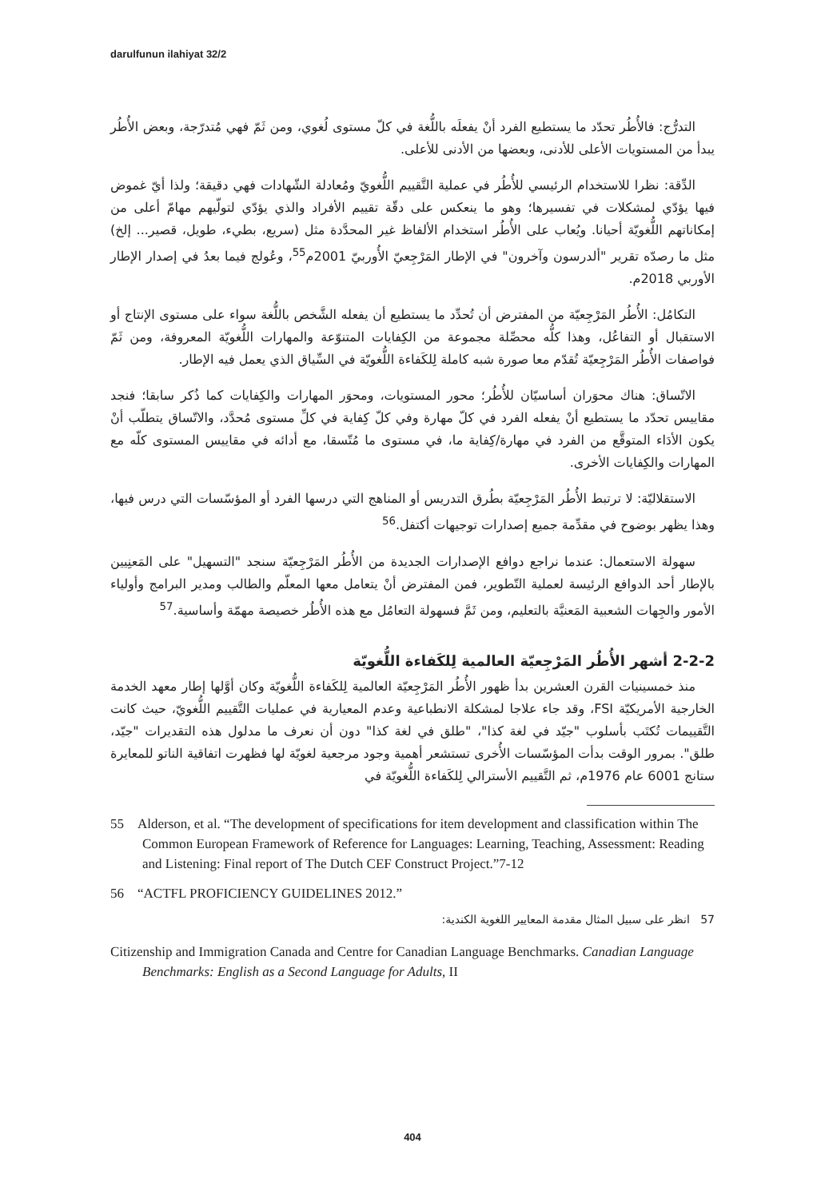darulfunun ilahiyat 32/2
التدرُّج: فالأُطُر تحدّد ما يستطيع الفرد أنْ يفعلَه باللُّغة في كلّ مستوى لُغوي، ومن ثَمّ فهي مُتدرّجة، وبعض الأُطُر يبدأ من المستويات الأعلى للأدنى، وبعضها من الأدنى للأعلى.
الدِّقة: نظرا للاستخدام الرئيسي للأُطُر في عملية التَّقييم اللُّغويّ ومُعادلة الشّهادات فهي دقيقة؛ ولذا أيّ غموض فيها يؤدّي لمشكلات في تفسيرها؛ وهو ما ينعكس على دقّة تقييم الأفراد والذي يؤدّي لتولّيهم مهامّ أعلى من إمكاناتهم اللُّغويّة أحيانا. ويُعاب على الأُطُر استخدام الألفاظ غير المحدَّدة مثل (سريع، بطيء، طويل، قصير... إلخ) مثل ما رصدّه تقرير "ألدرسون وآخرون" في الإطار المَرْجِعيّ الأُوربيّ 2001م<sup>55</sup>، وعُولج فيما بعدُ في إصدار الإطار الأوربي 2018م.
التكامُل: الأُطُر المَرْجِعيّة من المفترض أن تُحدِّد ما يستطيع أن يفعله الشَّخص باللُّغة سواء على مستوى الإنتاج أو الاستقبال أو التفاعُل، وهذا كلُّه محصِّلة مجموعة من الكِفايات المتنوّعة والمهارات اللُّغويّة المعروفة، ومن ثَمّ فواصفات الأُطُر المَرْجِعيّة تُقدّم معا صورة شبه كاملة لِلكَفاءة اللُّغويّة في السِّياق الذي يعمل فيه الإطار.
الاتّساق: هناك محوَران أساسيّان للأُطُر؛ محور المستويات، ومحوَر المهارات والكِفايات كما ذُكر سابقا؛ فنجد مقاييس تحدّد ما يستطيع أنْ يفعله الفرد في كلّ مهارة وفي كلّ كِفاية في كلِّ مستوى مُحدَّد، والاتّساق يتطلّب أنْ يكون الأدَاء المتوقَّع من الفرد في مهارة/كِفاية ما، في مستوى ما مُتّسقا، مع أدائه في مقاييس المستوى كلّه مع المهارات والكِفايات الأخرى.
الاستقلاليّة: لا ترتبط الأُطُر المَرْجِعيّة بطُرق التدريس أو المناهج التي درسها الفرد أو المؤسّسات التي درس فيها، وهذا يظهر بوضوح في مقدِّمة جميع إصدارات توجيهات أكتفل.<sup>56</sup>
سهولة الاستعمال: عندما نراجع دوافع الإصدارات الجديدة من الأُطُر المَرْجِعيّة سنجد "التسهيل" على المَعنِيين بالإطار أحد الدوافع الرئيسة لعملية التّطوير، فمن المفترض أنْ يتعامل معها المعلّم والطالب ومدير البرامج وأولياء الأمور والجِهات الشعبية المَعنيَّة بالتعليم، ومن ثَمَّ فسهولة التعامُل مع هذه الأُطُر خصيصة مهمّة وأساسية.<sup>57</sup>
2-2-2 أشهر الأُطُر المَرْجِعيّة العالمية لِلكَفاءة اللُّغويّة
منذ خمسينيات القرن العشرين بدأ ظهور الأُطُر المَرْجِعيّة العالمية لِلكَفاءة اللُّغويّة وكان أوَّلها إطار معهد الخدمة الخارجية الأمريكيّة FSI، وقد جاء علاجا لمشكلة الانطباعية وعدم المعيارية في عمليات التَّقييم اللُّغويّ، حيث كانت التَّقييمات تُكتَب بأسلوب "جيّد في لغة كذا"، "طلق في لغة كذا" دون أن نعرف ما مدلول هذه التقديرات "جيّد، طلق". بمرور الوقت بدأت المؤسّسات الأُخرى تستشعر أهمية وجود مرجعية لغويّة لها فظهرت اتفاقية الناتو للمعايرة ستانج 6001 عام 1976م، ثم التَّقييم الأسترالي لِلكَفاءة اللُّغويّة في
55 Alderson, et al. “The development of specifications for item development and classification within The Common European Framework of Reference for Languages: Learning, Teaching, Assessment: Reading and Listening: Final report of The Dutch CEF Construct Project.”7-12
56 “ACTFL PROFICIENCY GUIDELINES 2012.”
57 انظر على سبيل المثال مقدمة المعايير اللغوية الكندية:
Citizenship and Immigration Canada and Centre for Canadian Language Benchmarks. Canadian Language Benchmarks: English as a Second Language for Adults, II
404